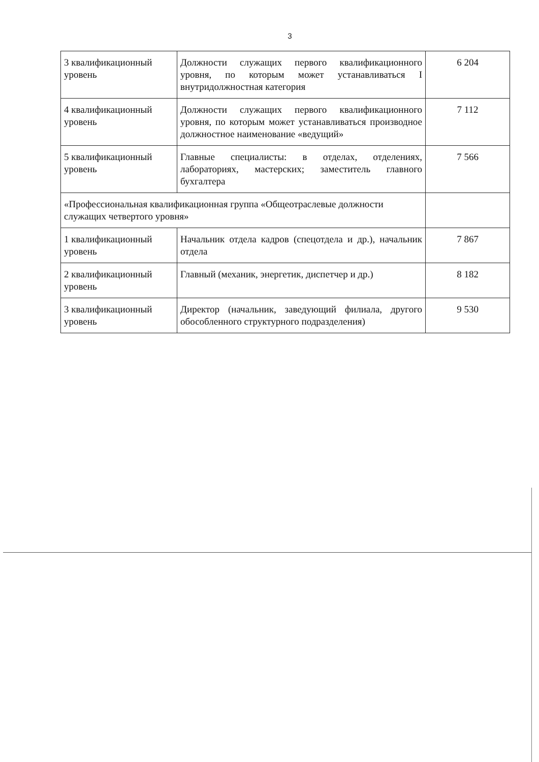3
| 3 квалификационный уровень | Должности служащих первого квалификационного уровня, по которым может устанавливаться I внутридолжностная категория | 6 204 |
| 4 квалификационный уровень | Должности служащих первого квалификационного уровня, по которым может устанавливаться производное должностное наименование «ведущий» | 7 112 |
| 5 квалификационный уровень | Главные специалисты: в отделах, отделениях, лабораториях, мастерских; заместитель главного бухгалтера | 7 566 |
| «Профессиональная квалификационная группа «Общеотраслевые должности служащих четвертого уровня» | | |
| 1 квалификационный уровень | Начальник отдела кадров (спецотдела и др.), начальник отдела | 7 867 |
| 2 квалификационный уровень | Главный (механик, энергетик, диспетчер и др.) | 8 182 |
| 3 квалификационный уровень | Директор (начальник, заведующий филиала, другого обособленного структурного подразделения) | 9 530 |